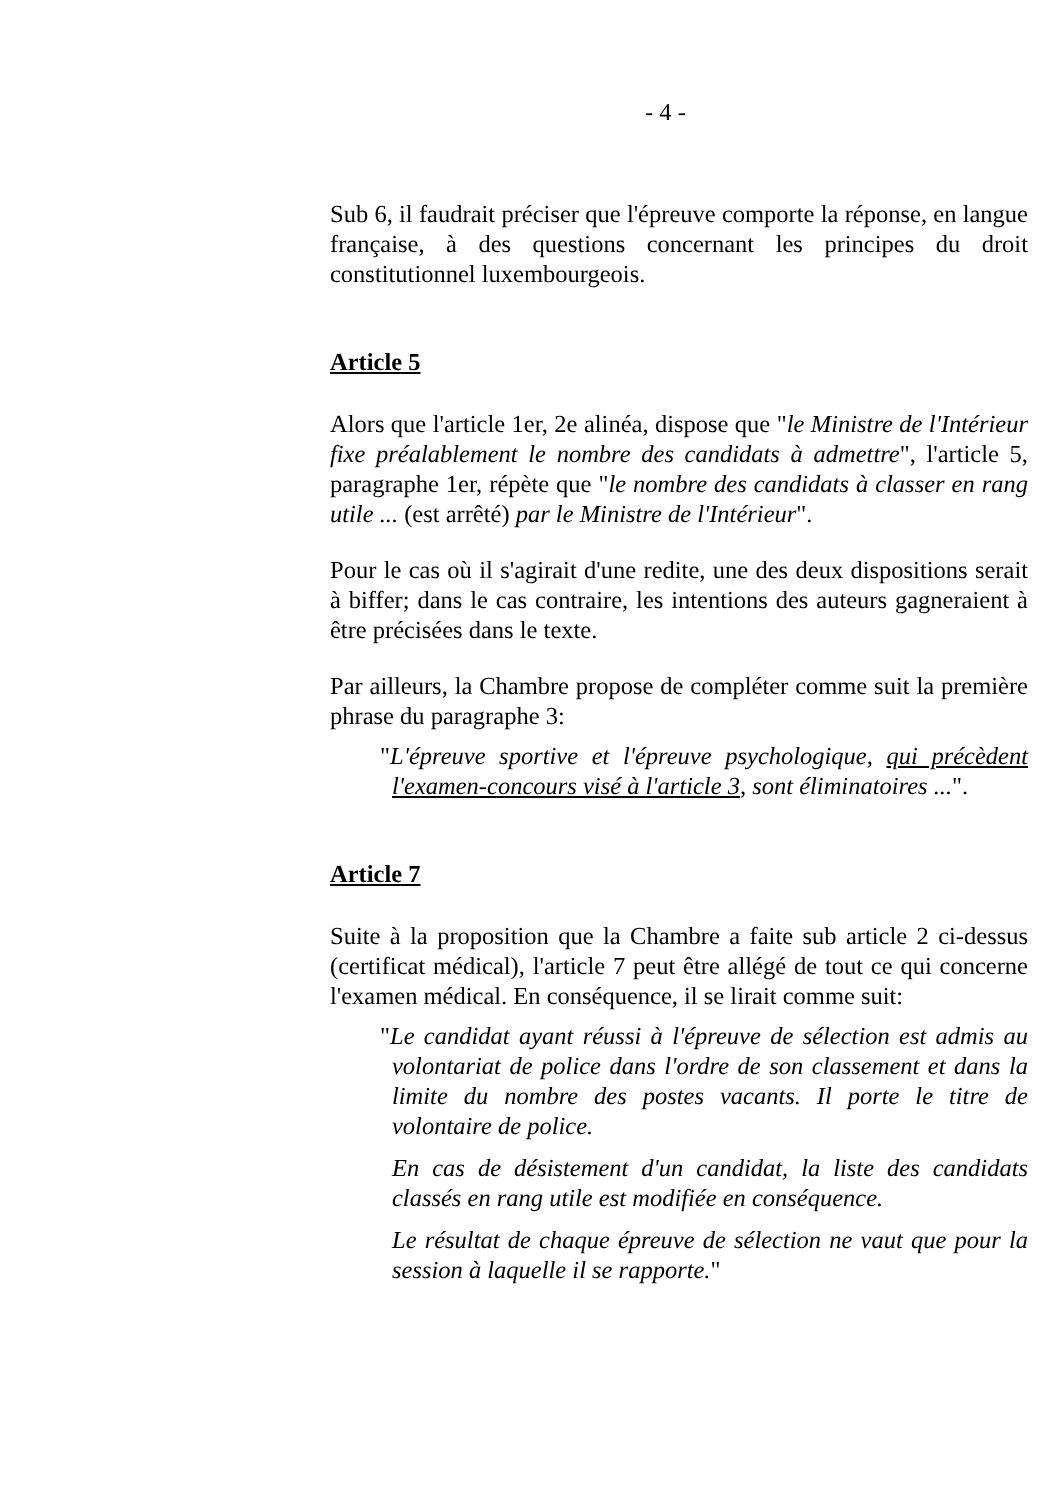- 4 -
Sub 6, il faudrait préciser que l'épreuve comporte la réponse, en langue française, à des questions concernant les principes du droit constitutionnel luxembourgeois.
Article 5
Alors que l'article 1er, 2e alinéa, dispose que "le Ministre de l'Intérieur fixe préalablement le nombre des candidats à admettre", l'article 5, paragraphe 1er, répète que "le nombre des candidats à classer en rang utile ... (est arrêté) par le Ministre de l'Intérieur".
Pour le cas où il s'agirait d'une redite, une des deux dispositions serait à biffer; dans le cas contraire, les intentions des auteurs gagneraient à être précisées dans le texte.
Par ailleurs, la Chambre propose de compléter comme suit la première phrase du paragraphe 3:
"L'épreuve sportive et l'épreuve psychologique, qui précèdent l'examen-concours visé à l'article 3, sont éliminatoires ...".
Article 7
Suite à la proposition que la Chambre a faite sub article 2 ci-dessus (certificat médical), l'article 7 peut être allégé de tout ce qui concerne l'examen médical. En conséquence, il se lirait comme suit:
"Le candidat ayant réussi à l'épreuve de sélection est admis au volontariat de police dans l'ordre de son classement et dans la limite du nombre des postes vacants. Il porte le titre de volontaire de police.
En cas de désistement d'un candidat, la liste des candidats classés en rang utile est modifiée en conséquence.
Le résultat de chaque épreuve de sélection ne vaut que pour la session à laquelle il se rapporte."